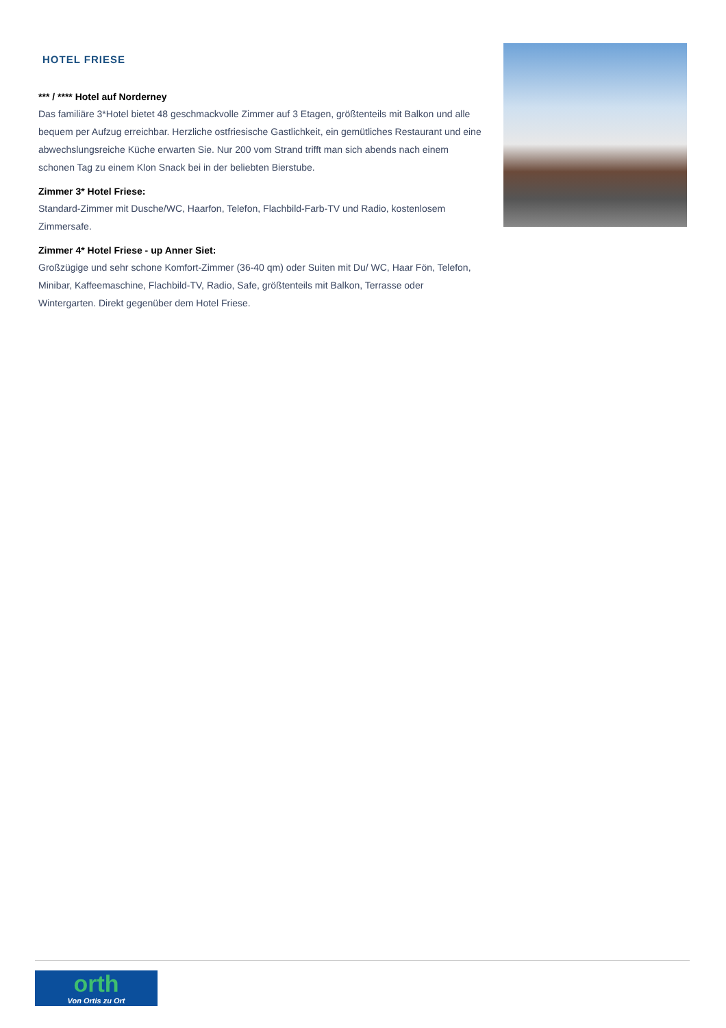HOTEL FRIESE
*** / **** Hotel auf Norderney
Das familiäre 3*Hotel bietet 48 geschmackvolle Zimmer auf 3 Etagen, größtenteils mit Balkon und alle bequem per Aufzug erreichbar. Herzliche ostfriesische Gastlichkeit, ein gemütliches Restaurant und eine abwechslungsreiche Küche erwarten Sie. Nur 200 vom Strand trifft man sich abends nach einem schonen Tag zu einem Klon Snack bei in der beliebten Bierstube.
Zimmer 3* Hotel Friese:
Standard-Zimmer mit Dusche/WC, Haarfon, Telefon, Flachbild-Farb-TV und Radio, kostenlosem Zimmersafe.
Zimmer 4* Hotel Friese - up Anner Siet:
Großzügige und sehr schone Komfort-Zimmer (36-40 qm) oder Suiten mit Du/ WC, Haar Fön, Telefon, Minibar, Kaffeemaschine, Flachbild-TV, Radio, Safe, größtenteils mit Balkon, Terrasse oder Wintergarten. Direkt gegenüber dem Hotel Friese.
orth
Von Ortis zu Ort